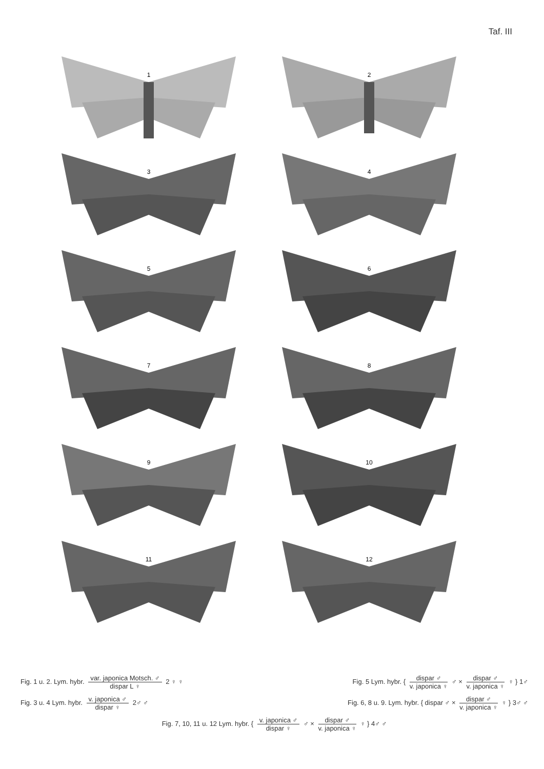Taf. III
1
2
3
4
5
6
7
8
9
10
11
12
Fig. 1 u. 2. Lym. hybr. var. japonica Motsch. ♂ dispar L ♀ 2 ♀ ♀
Fig. 5 Lym. hybr. { dispar ♂ v. japonica ♀ ♂ × dispar ♂ v. japonica ♀ ♀ } 1♂
Fig. 3 u. 4 Lym. hybr. v. japonica ♂ dispar ♀ 2♂ ♂
Fig. 6, 8 u. 9. Lym. hybr. { dispar ♂ × dispar ♂ v. japonica ♀ ♀ } 3♂ ♂
Fig. 7, 10, 11 u. 12 Lym. hybr. { v. japonica ♂ dispar ♀ ♂ × dispar ♂ v. japonica ♀ ♀ } 4♂ ♂